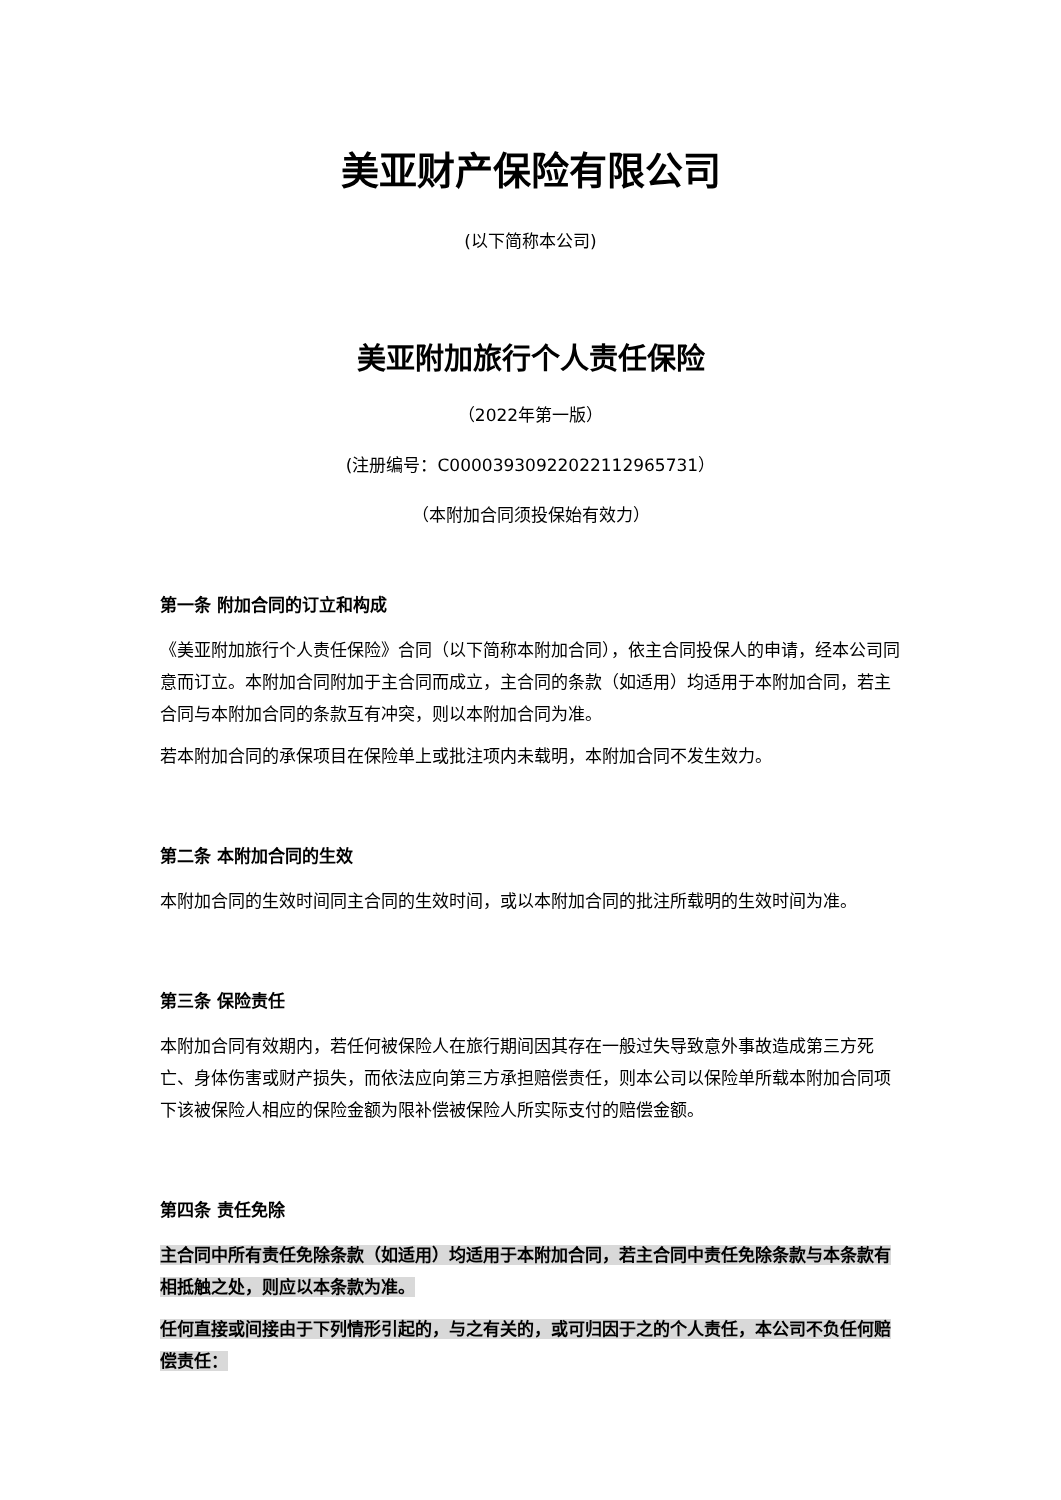美亚财产保险有限公司
(以下简称本公司)
美亚附加旅行个人责任保险
（2022年第一版）
(注册编号：C00003930922022112965731）
（本附加合同须投保始有效力）
第一条 附加合同的订立和构成
《美亚附加旅行个人责任保险》合同（以下简称本附加合同），依主合同投保人的申请，经本公司同意而订立。本附加合同附加于主合同而成立，主合同的条款（如适用）均适用于本附加合同，若主合同与本附加合同的条款互有冲突，则以本附加合同为准。
若本附加合同的承保项目在保险单上或批注项内未载明，本附加合同不发生效力。
第二条 本附加合同的生效
本附加合同的生效时间同主合同的生效时间，或以本附加合同的批注所载明的生效时间为准。
第三条 保险责任
本附加合同有效期内，若任何被保险人在旅行期间因其存在一般过失导致意外事故造成第三方死亡、身体伤害或财产损失，而依法应向第三方承担赔偿责任，则本公司以保险单所载本附加合同项下该被保险人相应的保险金额为限补偿被保险人所实际支付的赔偿金额。
第四条 责任免除
主合同中所有责任免除条款（如适用）均适用于本附加合同，若主合同中责任免除条款与本条款有相抵触之处，则应以本条款为准。
任何直接或间接由于下列情形引起的，与之有关的，或可归因于之的个人责任，本公司不负任何赔偿责任：